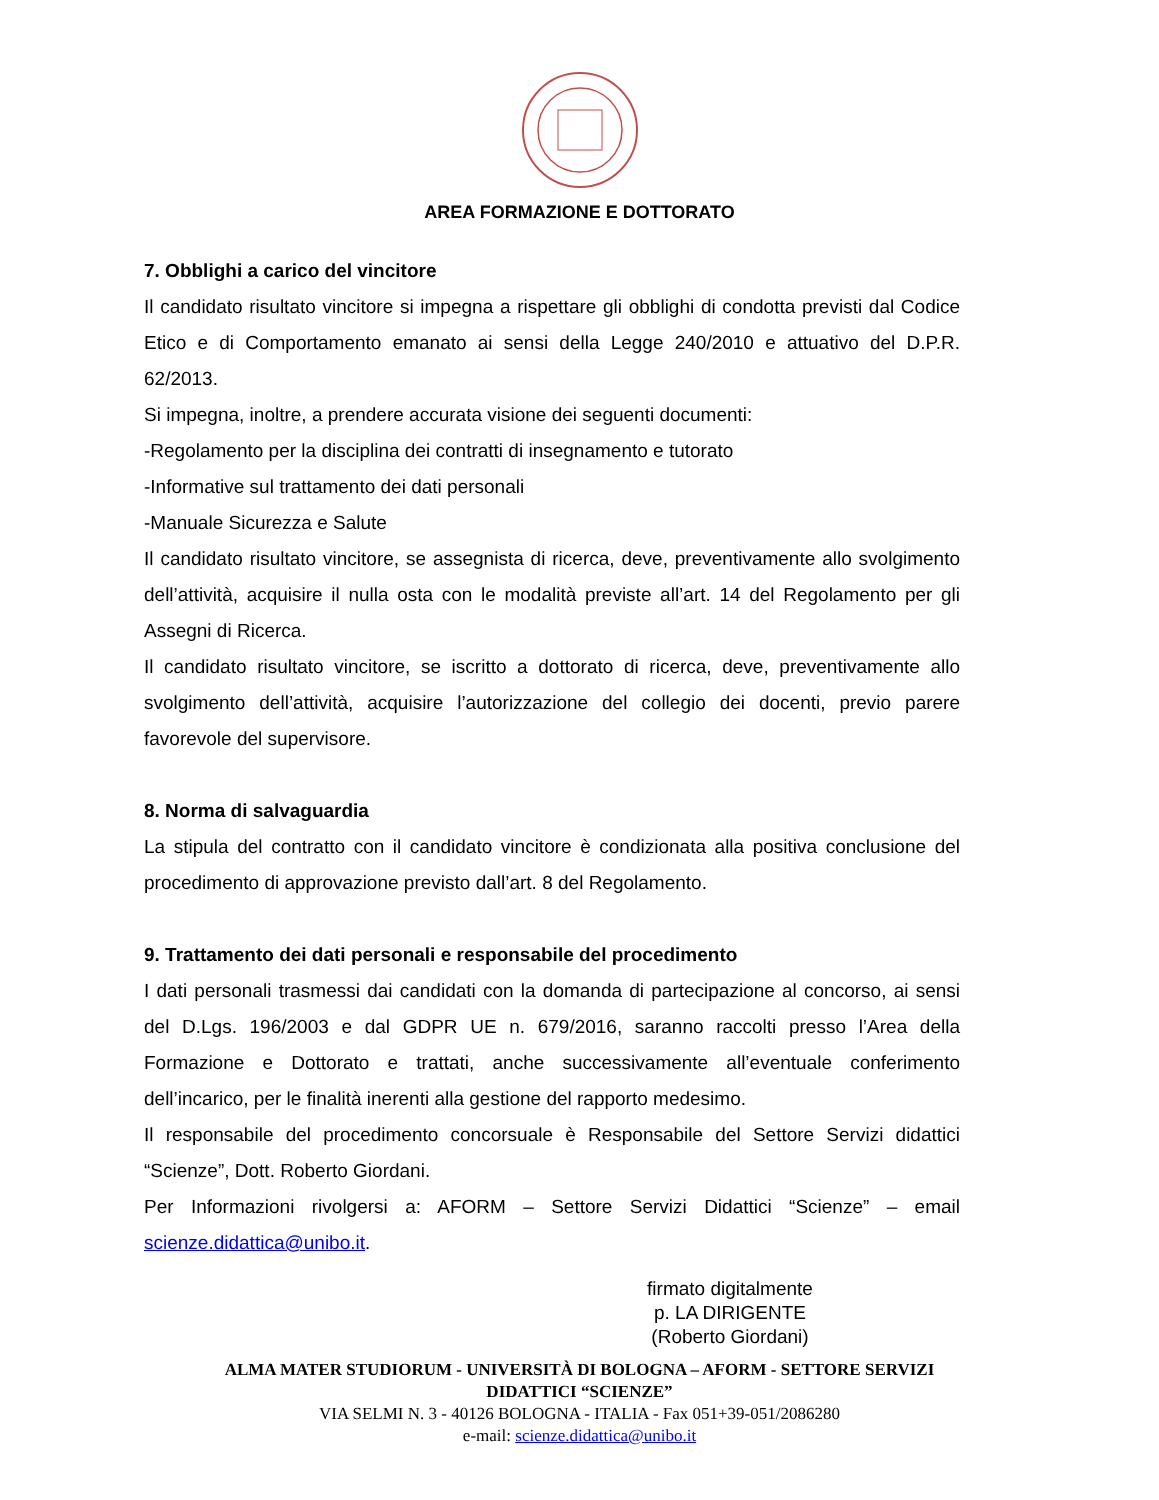AREA FORMAZIONE E DOTTORATO
7. Obblighi a carico del vincitore
Il candidato risultato vincitore si impegna a rispettare gli obblighi di condotta previsti dal Codice Etico e di Comportamento emanato ai sensi della Legge 240/2010 e attuativo del D.P.R. 62/2013.
Si impegna, inoltre, a prendere accurata visione dei seguenti documenti:
-Regolamento per la disciplina dei contratti di insegnamento e tutorato
-Informative sul trattamento dei dati personali
-Manuale Sicurezza e Salute
Il candidato risultato vincitore, se assegnista di ricerca, deve, preventivamente allo svolgimento dell’attività, acquisire il nulla osta con le modalità previste all’art. 14 del Regolamento per gli Assegni di Ricerca.
Il candidato risultato vincitore, se iscritto a dottorato di ricerca, deve, preventivamente allo svolgimento dell’attività, acquisire l’autorizzazione del collegio dei docenti, previo parere favorevole del supervisore.
8. Norma di salvaguardia
La stipula del contratto con il candidato vincitore è condizionata alla positiva conclusione del procedimento di approvazione previsto dall’art. 8 del Regolamento.
9. Trattamento dei dati personali e responsabile del procedimento
I dati personali trasmessi dai candidati con la domanda di partecipazione al concorso, ai sensi del D.Lgs. 196/2003 e dal GDPR UE n. 679/2016, saranno raccolti presso l’Area della Formazione e Dottorato e trattati, anche successivamente all’eventuale conferimento dell’incarico, per le finalità inerenti alla gestione del rapporto medesimo.
Il responsabile del procedimento concorsuale è Responsabile del Settore Servizi didattici “Scienze”, Dott. Roberto Giordani.
Per Informazioni rivolgersi a: AFORM – Settore Servizi Didattici “Scienze” – email scienze.didattica@unibo.it.
firmato digitalmente
p. LA DIRIGENTE
(Roberto Giordani)
ALMA MATER STUDIORUM - UNIVERSITÀ DI BOLOGNA – AFORM - SETTORE SERVIZI
DIDATTICI “SCIENZE”
VIA SELMI N. 3 - 40126 BOLOGNA - ITALIA - Fax 051+39-051/2086280
e-mail: scienze.didattica@unibo.it